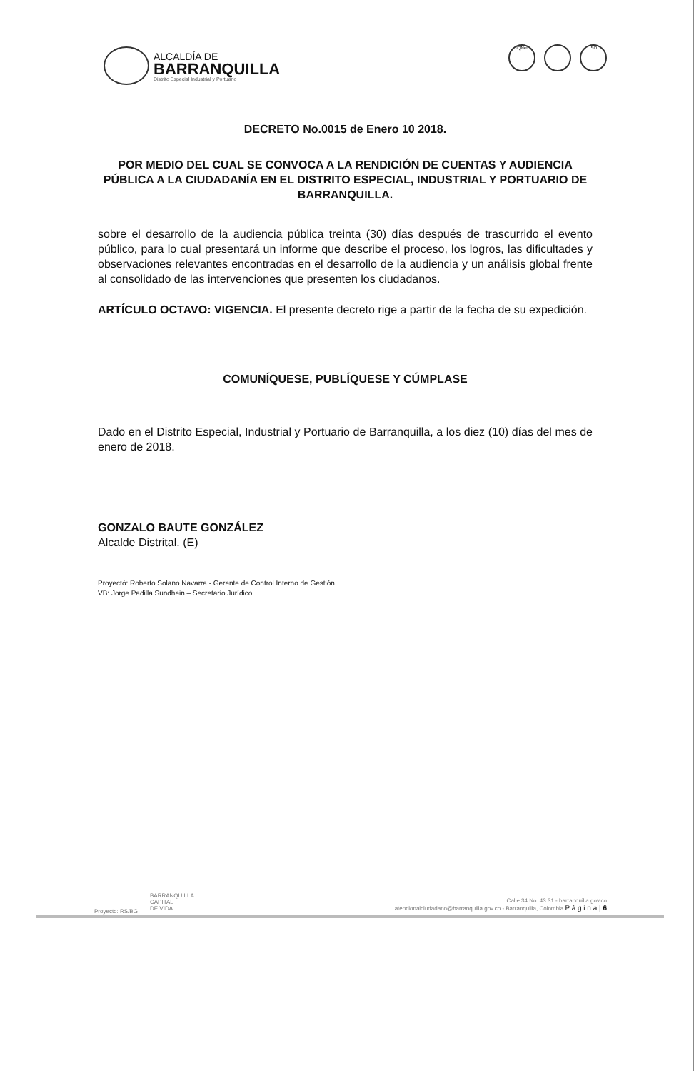ALCALDÍA DE
BARRANQUILLA
Distrito Especial Industrial y Portuario
IQNet ISO
DECRETO No.0015 de Enero 10 2018.
POR MEDIO DEL CUAL SE CONVOCA A LA RENDICIÓN DE CUENTAS Y AUDIENCIA PÚBLICA A LA CIUDADANÍA EN EL DISTRITO ESPECIAL, INDUSTRIAL Y PORTUARIO DE BARRANQUILLA.
sobre el desarrollo de la audiencia pública treinta (30) días después de trascurrido el evento público, para lo cual presentará un informe que describe el proceso, los logros, las dificultades y observaciones relevantes encontradas en el desarrollo de la audiencia y un análisis global frente al consolidado de las intervenciones que presenten los ciudadanos.
ARTÍCULO OCTAVO: VIGENCIA. El presente decreto rige a partir de la fecha de su expedición.
COMUNÍQUESE, PUBLÍQUESE Y CÚMPLASE
Dado en el Distrito Especial, Industrial y Portuario de Barranquilla, a los diez (10) días del mes de enero de 2018.
GONZALO BAUTE GONZÁLEZ
Alcalde Distrital. (E)
Proyectó: Roberto Solano Navarra - Gerente de Control Interno de Gestión
VB: Jorge Padilla Sundhein – Secretario Jurídico
BARRANQUILLA
CAPITAL
DE VIDA
Calle 34 No. 43 31 - barranquilla.gov.co
atencionalciudadano@barranquilla.gov.co - Barranquilla, Colombia P á g i n a | 6
Proyecto: RS/BG